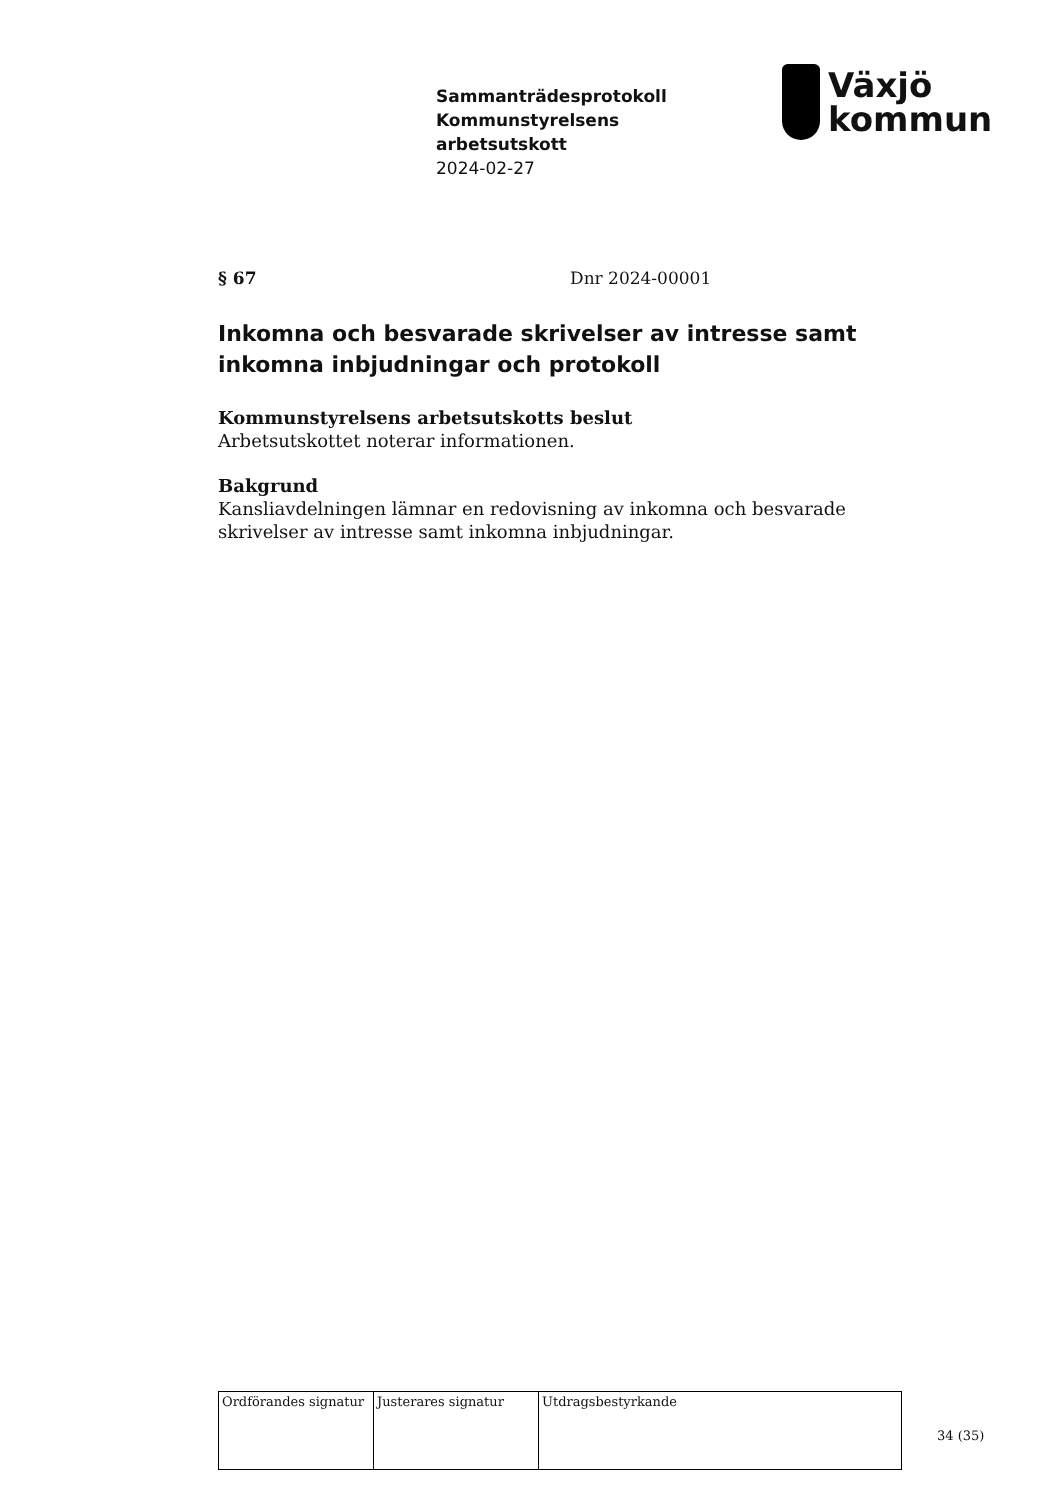Sammanträdesprotokoll
Kommunstyrelsens
arbetsutskott
2024-02-27
Växjö
kommun
§ 67 Dnr 2024-00001
Inkomna och besvarade skrivelser av intresse samt inkomna inbjudningar och protokoll
Kommunstyrelsens arbetsutskotts beslut
Arbetsutskottet noterar informationen.
Bakgrund
Kansliavdelningen lämnar en redovisning av inkomna och besvarade skrivelser av intresse samt inkomna inbjudningar.
| Ordförandes signatur | Justerares signatur | Utdragsbestyrkande |
34 (35)